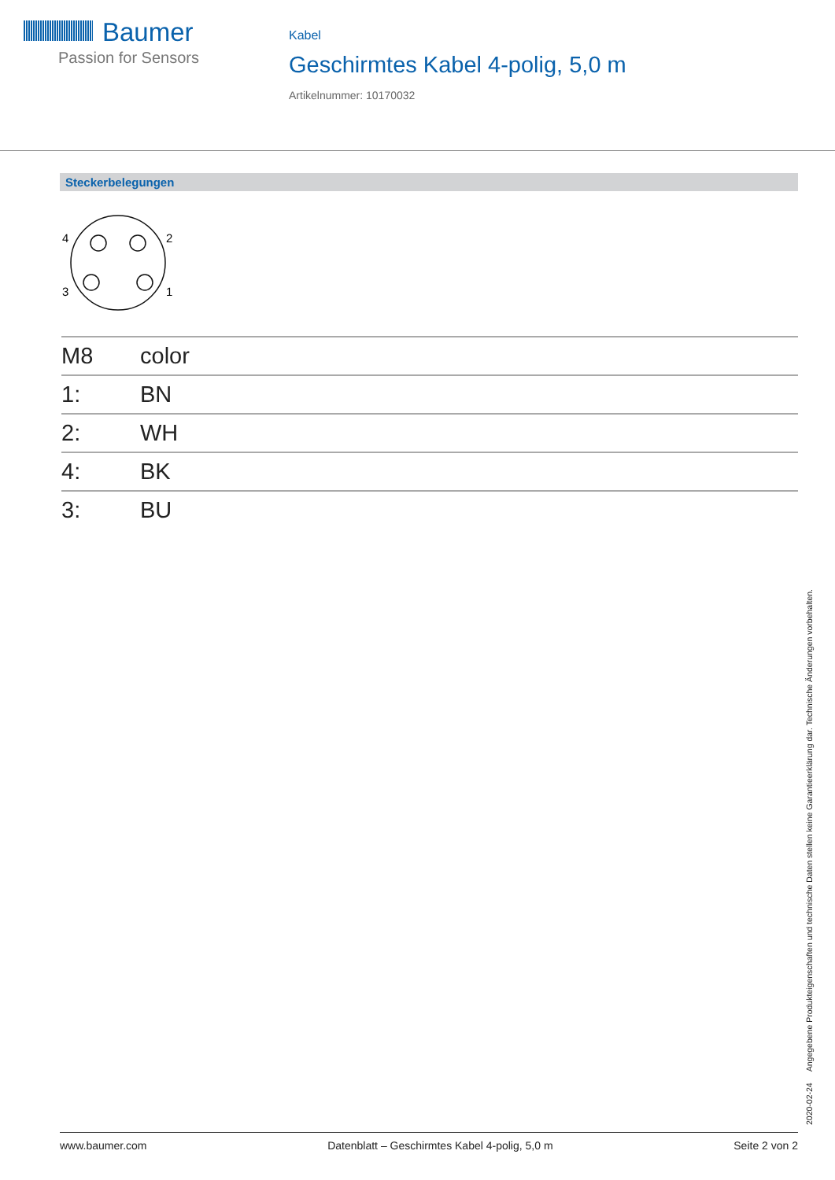Baumer
Passion for Sensors
Kabel
Geschirmtes Kabel 4-polig, 5,0 m
Artikelnummer: 10170032
Steckerbelegungen
4
2
3
1
| M8 | color |
| --- | --- |
| 1: | BN |
| 2: | WH |
| 4: | BK |
| 3: | BU |
2020-02-24 Angegebene Produkteigenschaften und technische Daten stellen keine Garantieerklärung dar. Technische Änderungen vorbehalten.
www.baumer.com Datenblatt – Geschirmtes Kabel 4-polig, 5,0 m Seite 2 von 2